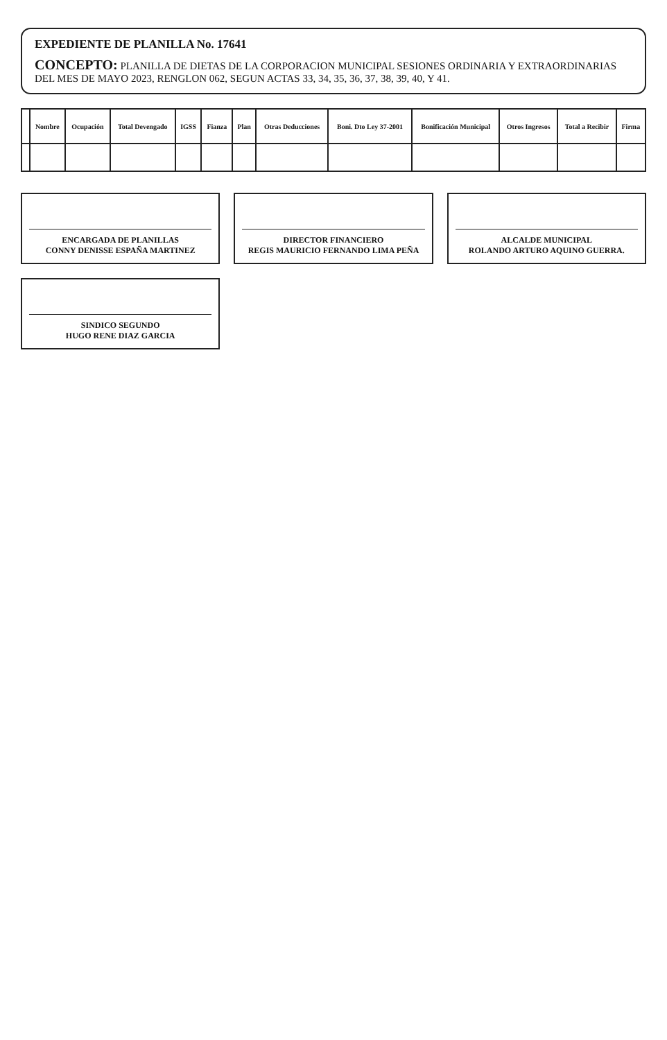EXPEDIENTE DE PLANILLA No. 17641
CONCEPTO: PLANILLA DE DIETAS DE LA CORPORACION MUNICIPAL SESIONES ORDINARIA Y EXTRAORDINARIAS DEL MES DE MAYO 2023, RENGLON 062, SEGUN ACTAS 33, 34, 35, 36, 37, 38, 39, 40, Y 41.
| | Nombre | Ocupación | Total Devengado | IGSS | Fianza | Plan | Otras Deducciones | Boni. Dto Ley 37-2001 | Bonificación Municipal | Otros Ingresos | Total a Recibir | Firma |
| --- | --- | --- | --- | --- | --- | --- | --- | --- | --- | --- | --- | --- |
ENCARGADA DE PLANILLAS
CONNY DENISSE ESPAÑA MARTINEZ
DIRECTOR FINANCIERO
REGIS MAURICIO FERNANDO LIMA PEÑA
ALCALDE MUNICIPAL
ROLANDO ARTURO AQUINO GUERRA.
SINDICO SEGUNDO
HUGO RENE DIAZ GARCIA